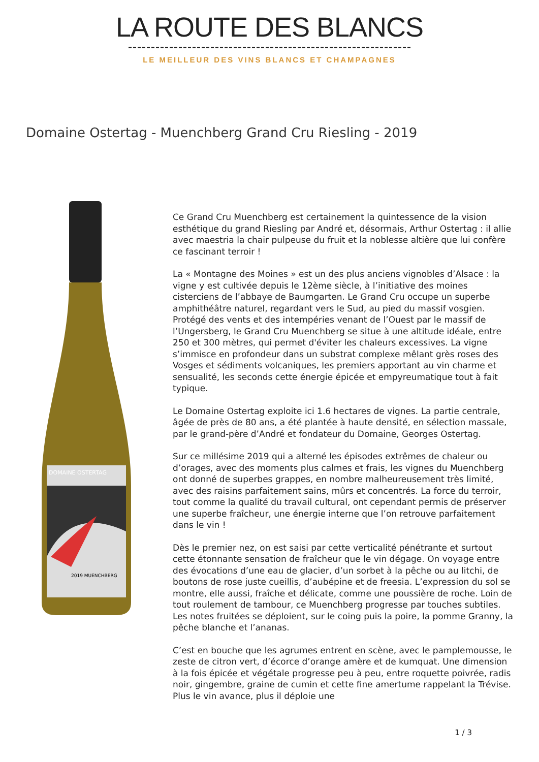LA ROUTE DES BLANCS
LE MEILLEUR DES VINS BLANCS ET CHAMPAGNES
Domaine Ostertag - Muenchberg Grand Cru Riesling - 2019
DOMAINE OSTERTAG
2019 MUENCHBERG
Ce Grand Cru Muenchberg est certainement la quintessence de la vision esthétique du grand Riesling par André et, désormais, Arthur Ostertag : il allie avec maestria la chair pulpeuse du fruit et la noblesse altière que lui confère ce fascinant terroir !
La « Montagne des Moines » est un des plus anciens vignobles d’Alsace : la vigne y est cultivée depuis le 12ème siècle, à l’initiative des moines cisterciens de l’abbaye de Baumgarten. Le Grand Cru occupe un superbe amphithéâtre naturel, regardant vers le Sud, au pied du massif vosgien. Protégé des vents et des intempéries venant de l’Ouest par le massif de l’Ungersberg, le Grand Cru Muenchberg se situe à une altitude idéale, entre 250 et 300 mètres, qui permet d'éviter les chaleurs excessives. La vigne s’immisce en profondeur dans un substrat complexe mêlant grès roses des Vosges et sédiments volcaniques, les premiers apportant au vin charme et sensualité, les seconds cette énergie épicée et empyreumatique tout à fait typique.
Le Domaine Ostertag exploite ici 1.6 hectares de vignes. La partie centrale, âgée de près de 80 ans, a été plantée à haute densité, en sélection massale, par le grand-père d’André et fondateur du Domaine, Georges Ostertag.
Sur ce millésime 2019 qui a alterné les épisodes extrêmes de chaleur ou d’orages, avec des moments plus calmes et frais, les vignes du Muenchberg ont donné de superbes grappes, en nombre malheureusement très limité, avec des raisins parfaitement sains, mûrs et concentrés. La force du terroir, tout comme la qualité du travail cultural, ont cependant permis de préserver une superbe fraîcheur, une énergie interne que l’on retrouve parfaitement dans le vin !
Dès le premier nez, on est saisi par cette verticalité pénétrante et surtout cette étonnante sensation de fraîcheur que le vin dégage. On voyage entre des évocations d’une eau de glacier, d’un sorbet à la pêche ou au litchi, de boutons de rose juste cueillis, d’aubépine et de freesia. L’expression du sol se montre, elle aussi, fraîche et délicate, comme une poussière de roche. Loin de tout roulement de tambour, ce Muenchberg progresse par touches subtiles. Les notes fruitées se déploient, sur le coing puis la poire, la pomme Granny, la pêche blanche et l’ananas.
C’est en bouche que les agrumes entrent en scène, avec le pamplemousse, le zeste de citron vert, d’écorce d’orange amère et de kumquat. Une dimension à la fois épicée et végétale progresse peu à peu, entre roquette poivrée, radis noir, gingembre, graine de cumin et cette fine amertume rappelant la Trévise. Plus le vin avance, plus il déploie une
1 / 3